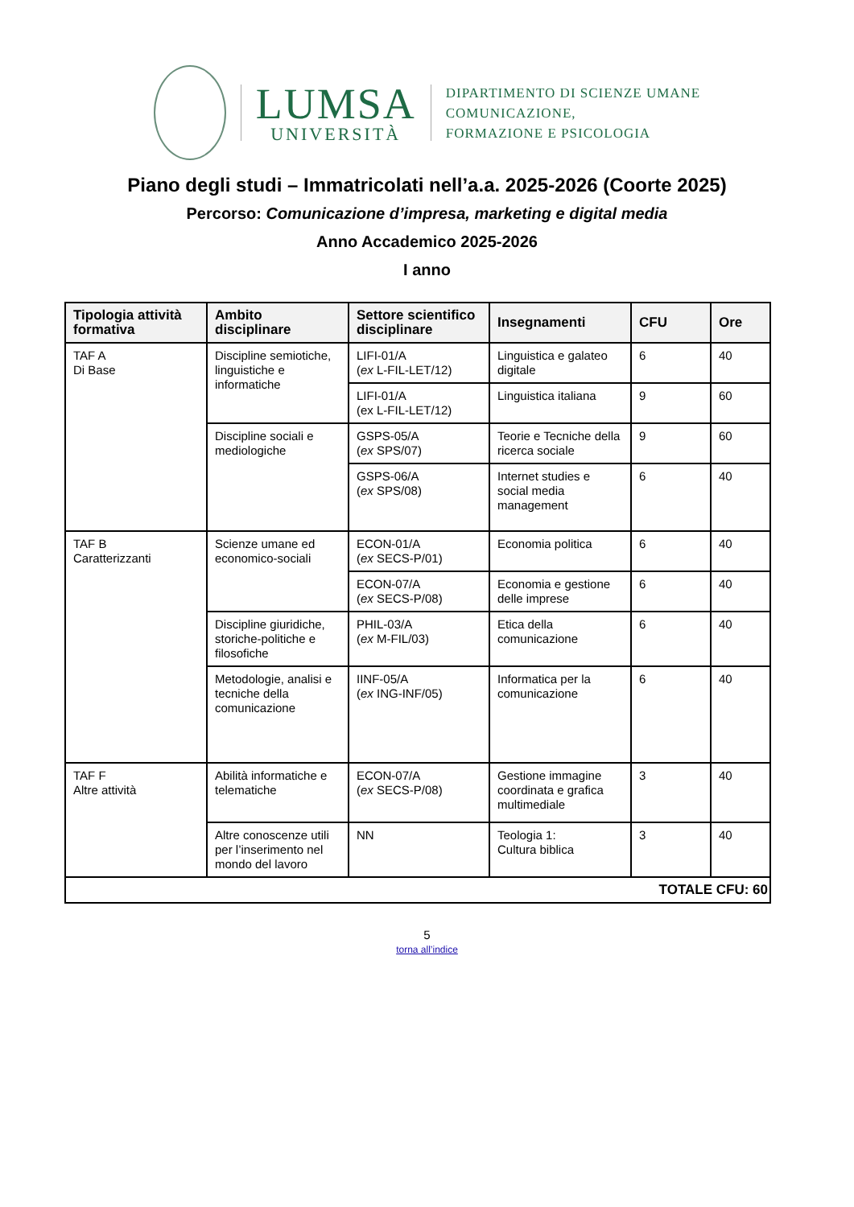LUMSA
UNIVERSITÀ
DIPARTIMENTO DI SCIENZE UMANE
COMUNICAZIONE,
FORMAZIONE E PSICOLOGIA
Piano degli studi – Immatricolati nell’a.a. 2025-2026 (Coorte 2025)
Percorso: Comunicazione d’impresa, marketing e digital media
Anno Accademico 2025-2026
I anno
| Tipologia attività formativa | Ambito disciplinare | Settore scientifico disciplinare | Insegnamenti | CFU | Ore |
| --- | --- | --- | --- | --- | --- |
| TAF A Di Base | Discipline semiotiche, linguistiche e informatiche | LIFI-01/A ( ex L-FIL-LET/12) | Linguistica e galateo digitale | 6 | 40 |
| | | LIFI-01/A (ex L-FIL-LET/12) | Linguistica italiana | 9 | 60 |
| | Discipline sociali e mediologiche | GSPS-05/A ( ex SPS/07) | Teorie e Tecniche della ricerca sociale | 9 | 60 |
| | | GSPS-06/A ( ex SPS/08) | Internet studies e social media management | 6 | 40 |
| TAF B Caratterizzanti | Scienze umane ed economico-sociali | ECON-01/A ( ex SECS-P/01) | Economia politica | 6 | 40 |
| | | ECON-07/A ( ex SECS-P/08) | Economia e gestione delle imprese | 6 | 40 |
| | Discipline giuridiche, storiche-politiche e filosofiche | PHIL-03/A ( ex M-FIL/03) | Etica della comunicazione | 6 | 40 |
| | Metodologie, analisi e tecniche della comunicazione | IINF-05/A ( ex ING-INF/05) | Informatica per la comunicazione | 6 | 40 |
| TAF F Altre attività | Abilità informatiche e telematiche | ECON-07/A ( ex SECS-P/08) | Gestione immagine coordinata e grafica multimediale | 3 | 40 |
| | Altre conoscenze utili per l’inserimento nel mondo del lavoro | NN | Teologia 1: Cultura biblica | 3 | 40 |
| TOTALE CFU: 60 | | | | | |
5
torna all’indice